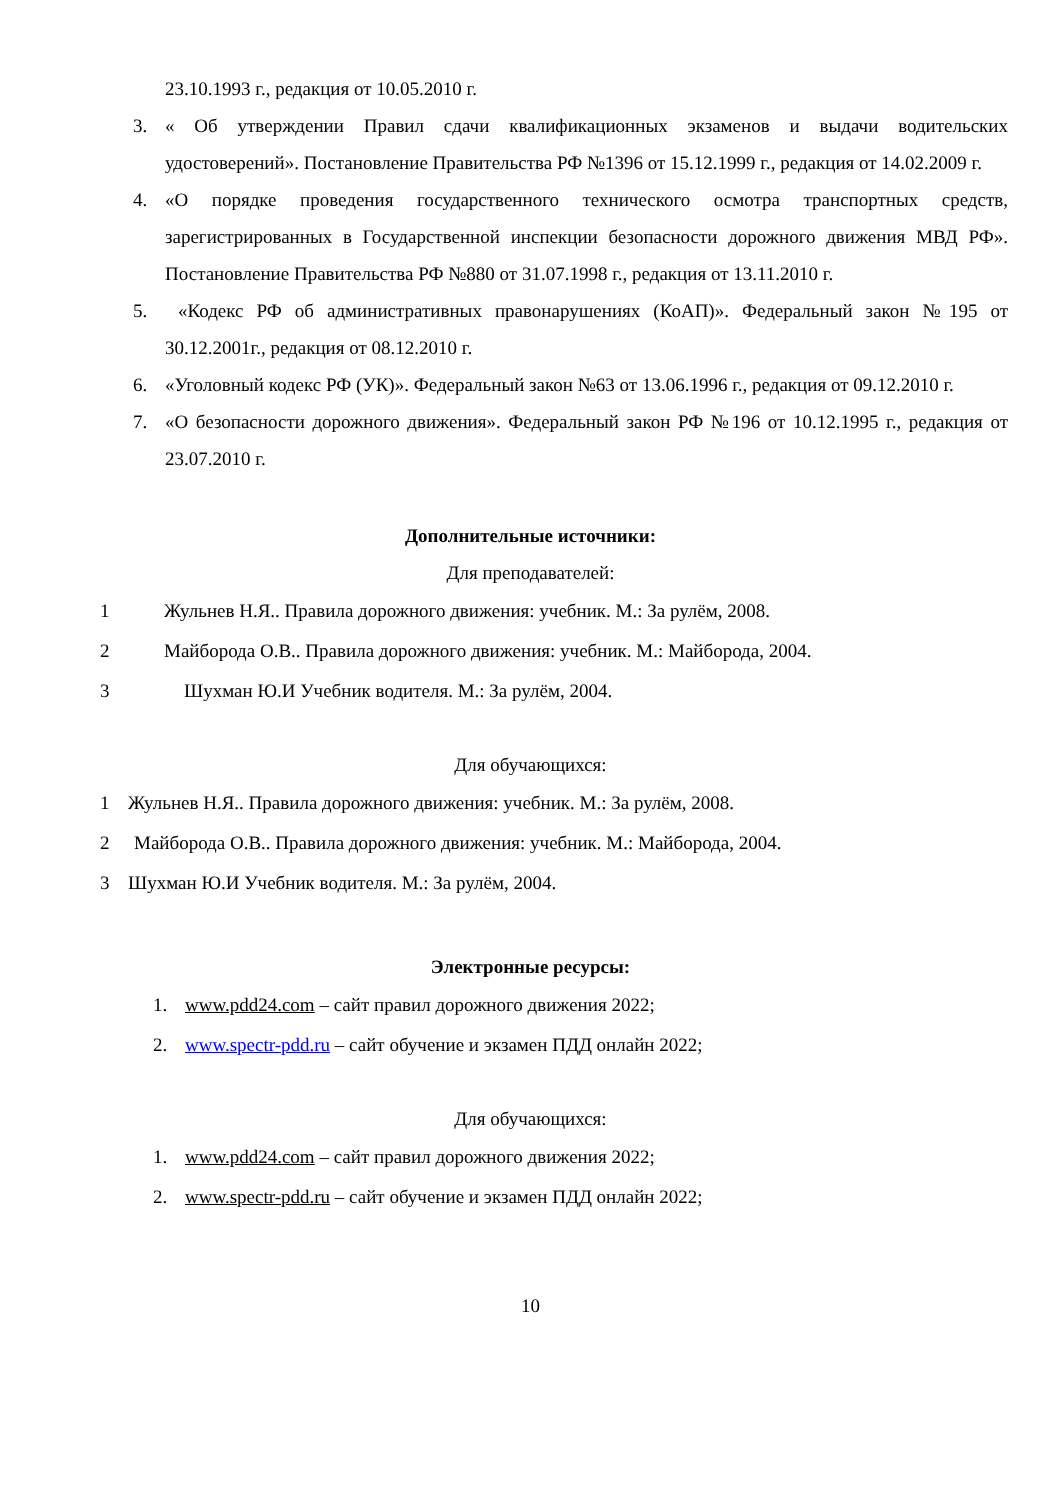23.10.1993 г., редакция от 10.05.2010 г.
3. « Об утверждении Правил сдачи квалификационных экзаменов и выдачи водительских удостоверений». Постановление Правительства РФ №1396 от 15.12.1999 г., редакция от 14.02.2009 г.
4. «О порядке проведения государственного технического осмотра транспортных средств, зарегистрированных в Государственной инспекции безопасности дорожного движения МВД РФ». Постановление Правительства РФ №880 от 31.07.1998 г., редакция от 13.11.2010 г.
5. «Кодекс РФ об административных правонарушениях (КоАП)». Федеральный закон №195 от 30.12.2001г., редакция от 08.12.2010 г.
6. «Уголовный кодекс РФ (УК)». Федеральный закон №63 от 13.06.1996 г., редакция от 09.12.2010 г.
7. «О безопасности дорожного движения». Федеральный закон РФ №196 от 10.12.1995 г., редакция от 23.07.2010 г.
Дополнительные источники:
Для преподавателей:
1 Жульнев Н.Я.. Правила дорожного движения: учебник. М.: За рулём, 2008.
2 Майборода О.В.. Правила дорожного движения: учебник. М.: Майборода, 2004.
3 Шухман Ю.И Учебник водителя. М.: За рулём, 2004.
Для обучающихся:
1 Жульнев Н.Я.. Правила дорожного движения: учебник. М.: За рулём, 2008.
2 Майборода О.В.. Правила дорожного движения: учебник. М.: Майборода, 2004.
3 Шухман Ю.И Учебник водителя. М.: За рулём, 2004.
Электронные ресурсы:
1. www.pdd24.com – сайт правил дорожного движения 2022;
2. www.spectr-pdd.ru – сайт обучение и экзамен ПДД онлайн 2022;
Для обучающихся:
1. www.pdd24.com – сайт правил дорожного движения 2022;
2. www.spectr-pdd.ru – сайт обучение и экзамен ПДД онлайн 2022;
10